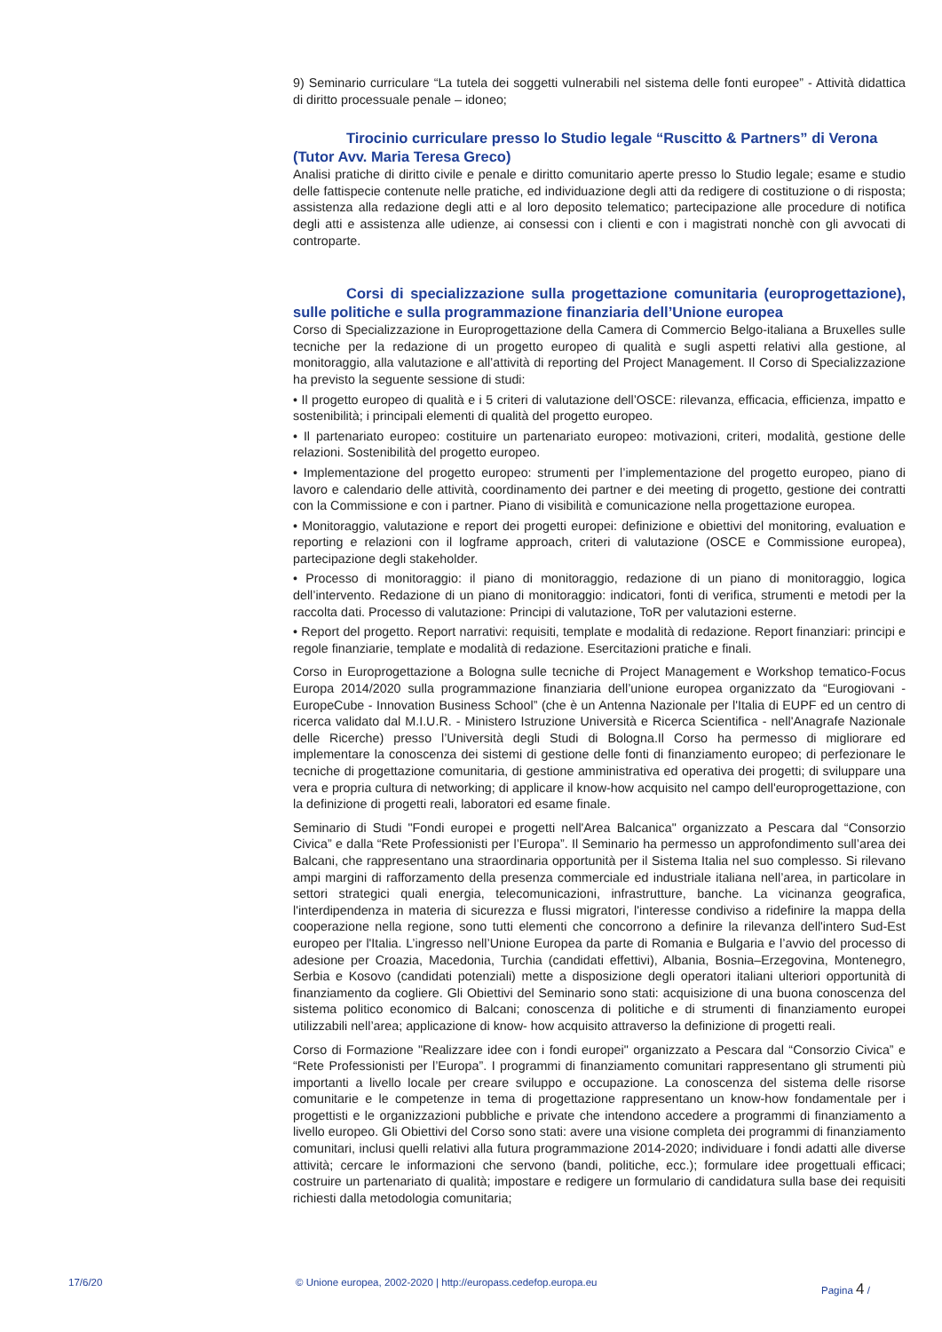9) Seminario curriculare “La tutela dei soggetti vulnerabili nel sistema delle fonti europee” - Attività didattica di diritto processuale penale – idoneo;
Tirocinio curriculare presso lo Studio legale “Ruscitto & Partners” di Verona (Tutor Avv. Maria Teresa Greco)
Analisi pratiche di diritto civile e penale e diritto comunitario aperte presso lo Studio legale; esame e studio delle fattispecie contenute nelle pratiche, ed individuazione degli atti da redigere di costituzione o di risposta; assistenza alla redazione degli atti e al loro deposito telematico; partecipazione alle procedure di notifica degli atti e assistenza alle udienze, ai consessi con i clienti e con i magistrati nonchè con gli avvocati di controparte.
Corsi di specializzazione sulla progettazione comunitaria (europrogettazione), sulle politiche e sulla programmazione finanziaria dell’Unione europea
Corso di Specializzazione in Europrogettazione della Camera di Commercio Belgo-italiana a Bruxelles sulle tecniche per la redazione di un progetto europeo di qualità e sugli aspetti relativi alla gestione, al monitoraggio, alla valutazione e all’attività di reporting del Project Management. Il Corso di Specializzazione ha previsto la seguente sessione di studi:
• Il progetto europeo di qualità e i 5 criteri di valutazione dell’OSCE: rilevanza, efficacia, efficienza, impatto e sostenibilità; i principali elementi di qualità del progetto europeo.
• Il partenariato europeo: costituire un partenariato europeo: motivazioni, criteri, modalità, gestione delle relazioni. Sostenibilità del progetto europeo.
• Implementazione del progetto europeo: strumenti per l’implementazione del progetto europeo, piano di lavoro e calendario delle attività, coordinamento dei partner e dei meeting di progetto, gestione dei contratti con la Commissione e con i partner. Piano di visibilità e comunicazione nella progettazione europea.
• Monitoraggio, valutazione e report dei progetti europei: definizione e obiettivi del monitoring, evaluation e reporting e relazioni con il logframe approach, criteri di valutazione (OSCE e Commissione europea), partecipazione degli stakeholder.
• Processo di monitoraggio: il piano di monitoraggio, redazione di un piano di monitoraggio, logica dell’intervento. Redazione di un piano di monitoraggio: indicatori, fonti di verifica, strumenti e metodi per la raccolta dati. Processo di valutazione: Principi di valutazione, ToR per valutazioni esterne.
• Report del progetto. Report narrativi: requisiti, template e modalità di redazione. Report finanziari: principi e regole finanziarie, template e modalità di redazione. Esercitazioni pratiche e finali.
Corso in Europrogettazione a Bologna sulle tecniche di Project Management e Workshop tematico-Focus Europa 2014/2020 sulla programmazione finanziaria dell’unione europea organizzato da “Eurogiovani - EuropeCube - Innovation Business School” (che è un Antenna Nazionale per l'Italia di EUPF ed un centro di ricerca validato dal M.I.U.R. - Ministero Istruzione Università e Ricerca Scientifica - nell'Anagrafe Nazionale delle Ricerche) presso l’Università degli Studi di Bologna.Il Corso ha permesso di migliorare ed implementare la conoscenza dei sistemi di gestione delle fonti di finanziamento europeo; di perfezionare le tecniche di progettazione comunitaria, di gestione amministrativa ed operativa dei progetti; di sviluppare una vera e propria cultura di networking; di applicare il know-how acquisito nel campo dell'europrogettazione, con la definizione di progetti reali, laboratori ed esame finale.
Seminario di Studi "Fondi europei e progetti nell'Area Balcanica" organizzato a Pescara dal “Consorzio Civica” e dalla “Rete Professionisti per l’Europa”. Il Seminario ha permesso un approfondimento sull’area dei Balcani, che rappresentano una straordinaria opportunità per il Sistema Italia nel suo complesso. Si rilevano ampi margini di rafforzamento della presenza commerciale ed industriale italiana nell’area, in particolare in settori strategici quali energia, telecomunicazioni, infrastrutture, banche. La vicinanza geografica, l'interdipendenza in materia di sicurezza e flussi migratori, l'interesse condiviso a ridefinire la mappa della cooperazione nella regione, sono tutti elementi che concorrono a definire la rilevanza dell'intero Sud-Est europeo per l'Italia. L’ingresso nell’Unione Europea da parte di Romania e Bulgaria e l’avvio del processo di adesione per Croazia, Macedonia, Turchia (candidati effettivi), Albania, Bosnia–Erzegovina, Montenegro, Serbia e Kosovo (candidati potenziali) mette a disposizione degli operatori italiani ulteriori opportunità di finanziamento da cogliere. Gli Obiettivi del Seminario sono stati: acquisizione di una buona conoscenza del sistema politico economico di Balcani; conoscenza di politiche e di strumenti di finanziamento europei utilizzabili nell’area; applicazione di know- how acquisito attraverso la definizione di progetti reali.
Corso di Formazione "Realizzare idee con i fondi europei" organizzato a Pescara dal “Consorzio Civica” e “Rete Professionisti per l’Europa”. I programmi di finanziamento comunitari rappresentano gli strumenti più importanti a livello locale per creare sviluppo e occupazione. La conoscenza del sistema delle risorse comunitarie e le competenze in tema di progettazione rappresentano un know-how fondamentale per i progettisti e le organizzazioni pubbliche e private che intendono accedere a programmi di finanziamento a livello europeo. Gli Obiettivi del Corso sono stati: avere una visione completa dei programmi di finanziamento comunitari, inclusi quelli relativi alla futura programmazione 2014-2020; individuare i fondi adatti alle diverse attività; cercare le informazioni che servono (bandi, politiche, ecc.); formulare idee progettuali efficaci; costruire un partenariato di qualità; impostare e redigere un formulario di candidatura sulla base dei requisiti richiesti dalla metodologia comunitaria;
17/6/20 © Unione europea, 2002-2020 | http://europass.cedefop.europa.eu Pagina 4 /